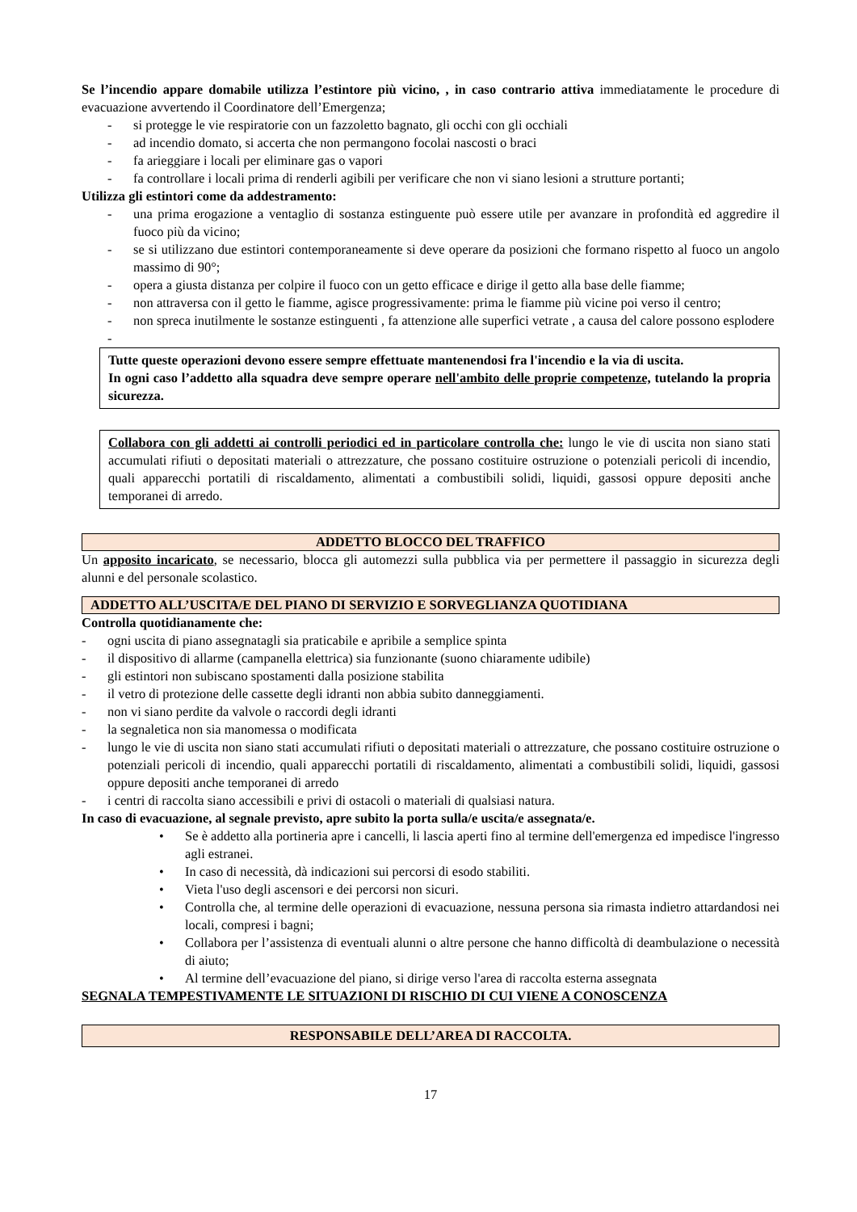Se l’incendio appare domabile utilizza l’estintore più vicino, , in caso contrario attiva immediatamente le procedure di evacuazione avvertendo il Coordinatore dell’Emergenza;
- si protegge le vie respiratorie con un fazzoletto bagnato, gli occhi con gli occhiali
- ad incendio domato, si accerta che non permangono focolai nascosti o braci
- fa arieggiare i locali per eliminare gas o vapori
- fa controllare i locali prima di renderli agibili per verificare che non vi siano lesioni a strutture portanti;
Utilizza gli estintori come da addestramento:
- una prima erogazione a ventaglio di sostanza estinguente può essere utile per avanzare in profondità ed aggredire il fuoco più da vicino;
- se si utilizzano due estintori contemporaneamente si deve operare da posizioni che formano rispetto al fuoco un angolo massimo di 90°;
- opera a giusta distanza per colpire il fuoco con un getto efficace e dirige il getto alla base delle fiamme;
- non attraversa con il getto le fiamme, agisce progressivamente: prima le fiamme più vicine poi verso il centro;
- non spreca inutilmente le sostanze estinguenti , fa attenzione alle superfici vetrate , a causa del calore possono esplodere
-
Tutte queste operazioni devono essere sempre effettuate mantenendosi fra l'incendio e la via di uscita.
In ogni caso l’addetto alla squadra deve sempre operare nell'ambito delle proprie competenze, tutelando la propria sicurezza.
Collabora con gli addetti ai controlli periodici ed in particolare controlla che: lungo le vie di uscita non siano stati accumulati rifiuti o depositati materiali o attrezzature, che possano costituire ostruzione o potenziali pericoli di incendio, quali apparecchi portatili di riscaldamento, alimentati a combustibili solidi, liquidi, gassosi oppure depositi anche temporanei di arredo.
ADDETTO BLOCCO DEL TRAFFICO
Un apposito incaricato, se necessario, blocca gli automezzi sulla pubblica via per permettere il passaggio in sicurezza degli alunni e del personale scolastico.
ADDETTO ALL’USCITA/E DEL PIANO DI SERVIZIO E SORVEGLIANZA QUOTIDIANA
Controlla quotidianamente che:
- ogni uscita di piano assegnatagli sia praticabile e apribile a semplice spinta
- il dispositivo di allarme (campanella elettrica) sia funzionante (suono chiaramente udibile)
- gli estintori non subiscano spostamenti dalla posizione stabilita
- il vetro di protezione delle cassette degli idranti non abbia subito danneggiamenti.
- non vi siano perdite da valvole o raccordi degli idranti
- la segnaletica non sia manomessa o modificata
- lungo le vie di uscita non siano stati accumulati rifiuti o depositati materiali o attrezzature, che possano costituire ostruzione o potenziali pericoli di incendio, quali apparecchi portatili di riscaldamento, alimentati a combustibili solidi, liquidi, gassosi oppure depositi anche temporanei di arredo
- i centri di raccolta siano accessibili e privi di ostacoli o materiali di qualsiasi natura.
In caso di evacuazione, al segnale previsto, apre subito la porta sulla/e uscita/e assegnata/e.
• Se è addetto alla portineria apre i cancelli, li lascia aperti fino al termine dell'emergenza ed impedisce l'ingresso agli estranei.
• In caso di necessità, dà indicazioni sui percorsi di esodo stabiliti.
• Vieta l'uso degli ascensori e dei percorsi non sicuri.
• Controlla che, al termine delle operazioni di evacuazione, nessuna persona sia rimasta indietro attardandosi nei locali, compresi i bagni;
• Collabora per l’assistenza di eventuali alunni o altre persone che hanno difficoltà di deambulazione o necessità di aiuto;
• Al termine dell’evacuazione del piano, si dirige verso l'area di raccolta esterna assegnata
SEGNALA TEMPESTIVAMENTE LE SITUAZIONI DI RISCHIO DI CUI VIENE A CONOSCENZA
RESPONSABILE DELL’AREA DI RACCOLTA.
17